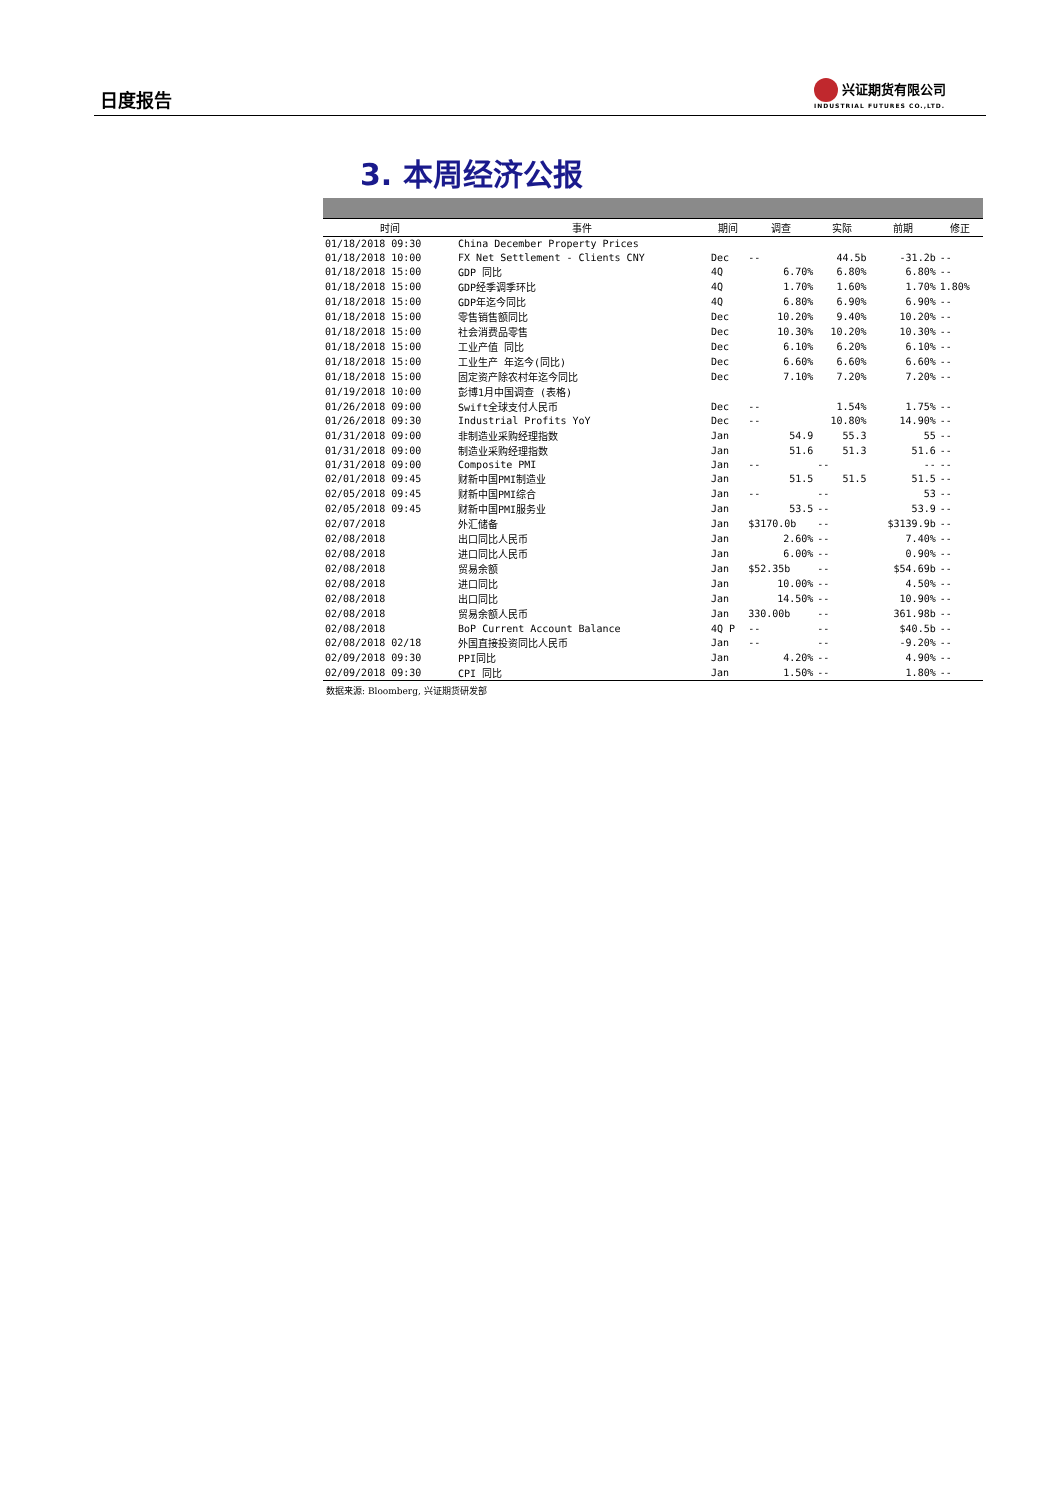日度报告
兴证期货有限公司
INDUSTRIAL FUTURES CO.,LTD.
3. 本周经济公报
| 时间 | 事件 | 期间 | 调查 | 实际 | 前期 | 修正 |
| --- | --- | --- | --- | --- | --- | --- |
| 01/18/2018 09:30 | China December Property Prices | | | | | |
| 01/18/2018 10:00 | FX Net Settlement - Clients CNY | Dec | -- | 44.5b | -31.2b | -- |
| 01/18/2018 15:00 | GDP 同比 | 4Q | 6.70% | 6.80% | 6.80% | -- |
| 01/18/2018 15:00 | GDP经季调季环比 | 4Q | 1.70% | 1.60% | 1.70% | 1.80% |
| 01/18/2018 15:00 | GDP年迄今同比 | 4Q | 6.80% | 6.90% | 6.90% | -- |
| 01/18/2018 15:00 | 零售销售额同比 | Dec | 10.20% | 9.40% | 10.20% | -- |
| 01/18/2018 15:00 | 社会消费品零售 | Dec | 10.30% | 10.20% | 10.30% | -- |
| 01/18/2018 15:00 | 工业产值 同比 | Dec | 6.10% | 6.20% | 6.10% | -- |
| 01/18/2018 15:00 | 工业生产 年迄今(同比) | Dec | 6.60% | 6.60% | 6.60% | -- |
| 01/18/2018 15:00 | 固定资产除农村年迄今同比 | Dec | 7.10% | 7.20% | 7.20% | -- |
| 01/19/2018 10:00 | 彭博1月中国调查 (表格) | | | | | |
| 01/26/2018 09:00 | Swift全球支付人民币 | Dec | -- | 1.54% | 1.75% | -- |
| 01/26/2018 09:30 | Industrial Profits YoY | Dec | -- | 10.80% | 14.90% | -- |
| 01/31/2018 09:00 | 非制造业采购经理指数 | Jan | 54.9 | 55.3 | 55 | -- |
| 01/31/2018 09:00 | 制造业采购经理指数 | Jan | 51.6 | 51.3 | 51.6 | -- |
| 01/31/2018 09:00 | Composite PMI | Jan | -- | -- | -- | -- |
| 02/01/2018 09:45 | 财新中国PMI制造业 | Jan | 51.5 | 51.5 | 51.5 | -- |
| 02/05/2018 09:45 | 财新中国PMI综合 | Jan | -- | -- | 53 | -- |
| 02/05/2018 09:45 | 财新中国PMI服务业 | Jan | 53.5 | -- | 53.9 | -- |
| 02/07/2018 | 外汇储备 | Jan | $3170.0b | -- | $3139.9b | -- |
| 02/08/2018 | 出口同比人民币 | Jan | 2.60% | -- | 7.40% | -- |
| 02/08/2018 | 进口同比人民币 | Jan | 6.00% | -- | 0.90% | -- |
| 02/08/2018 | 贸易余额 | Jan | $52.35b | -- | $54.69b | -- |
| 02/08/2018 | 进口同比 | Jan | 10.00% | -- | 4.50% | -- |
| 02/08/2018 | 出口同比 | Jan | 14.50% | -- | 10.90% | -- |
| 02/08/2018 | 贸易余额人民币 | Jan | 330.00b | -- | 361.98b | -- |
| 02/08/2018 | BoP Current Account Balance | 4Q P | -- | -- | $40.5b | -- |
| 02/08/2018 02/18 | 外国直接投资同比人民币 | Jan | -- | -- | -9.20% | -- |
| 02/09/2018 09:30 | PPI同比 | Jan | 4.20% | -- | 4.90% | -- |
| 02/09/2018 09:30 | CPI 同比 | Jan | 1.50% | -- | 1.80% | -- |
数据来源: Bloomberg, 兴证期货研发部